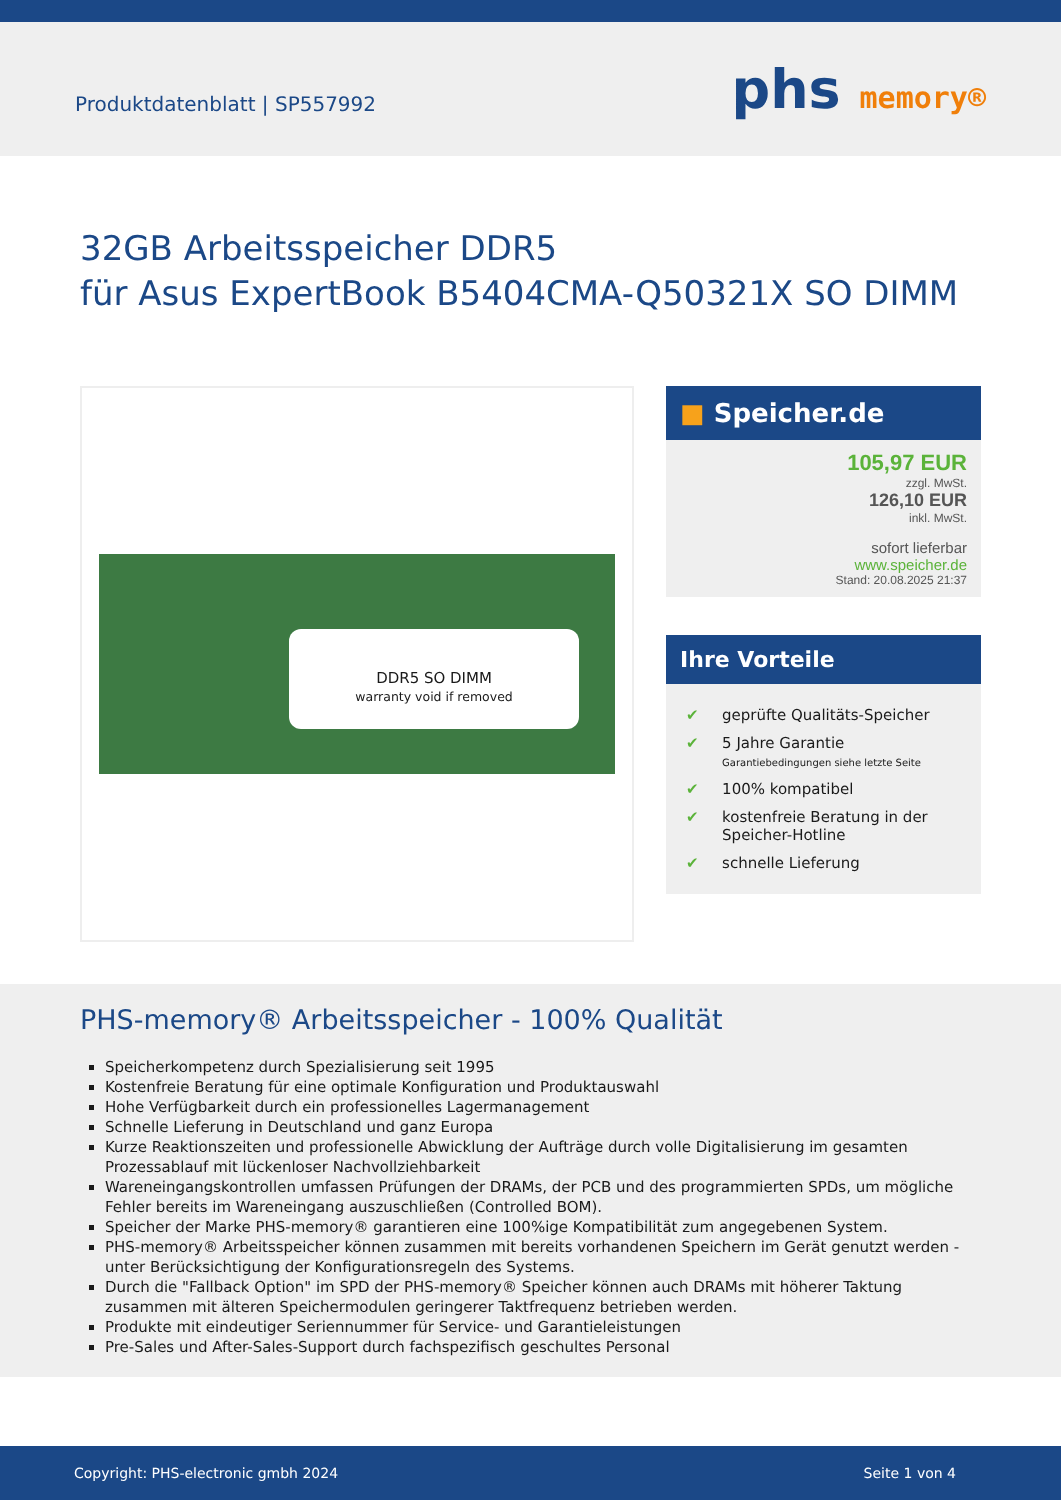Produktdatenblatt | SP557992
phs memory®
32GB Arbeitsspeicher DDR5
für Asus ExpertBook B5404CMA-Q50321X SO DIMM
DDR5 SO DIMM
warranty void if removed
■ Speicher.de
105,97 EUR
zzgl. MwSt.
126,10 EUR
inkl. MwSt.
sofort lieferbar
www.speicher.de
Stand: 20.08.2025 21:37
Ihre Vorteile
✔ geprüfte Qualitäts-Speicher
✔ 5 Jahre Garantie
Garantiebedingungen siehe letzte Seite
✔ 100% kompatibel
✔ kostenfreie Beratung in der Speicher-Hotline
✔ schnelle Lieferung
PHS-memory® Arbeitsspeicher - 100% Qualität
Speicherkompetenz durch Spezialisierung seit 1995
Kostenfreie Beratung für eine optimale Konfiguration und Produktauswahl
Hohe Verfügbarkeit durch ein professionelles Lagermanagement
Schnelle Lieferung in Deutschland und ganz Europa
Kurze Reaktionszeiten und professionelle Abwicklung der Aufträge durch volle Digitalisierung im gesamten Prozessablauf mit lückenloser Nachvollziehbarkeit
Wareneingangskontrollen umfassen Prüfungen der DRAMs, der PCB und des programmierten SPDs, um mögliche Fehler bereits im Wareneingang auszuschließen (Controlled BOM).
Speicher der Marke PHS-memory® garantieren eine 100%ige Kompatibilität zum angegebenen System.
PHS-memory® Arbeitsspeicher können zusammen mit bereits vorhandenen Speichern im Gerät genutzt werden - unter Berücksichtigung der Konfigurationsregeln des Systems.
Durch die "Fallback Option" im SPD der PHS-memory® Speicher können auch DRAMs mit höherer Taktung zusammen mit älteren Speichermodulen geringerer Taktfrequenz betrieben werden.
Produkte mit eindeutiger Seriennummer für Service- und Garantieleistungen
Pre-Sales und After-Sales-Support durch fachspezifisch geschultes Personal
Copyright: PHS-electronic gmbh 2024 Seite 1 von 4